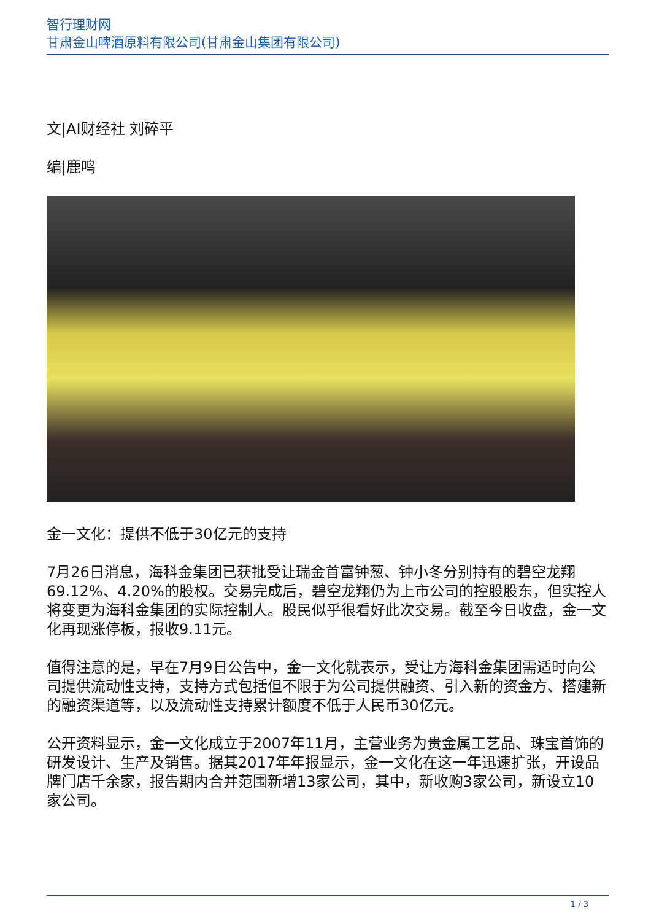智行理财网
甘肃金山啤酒原料有限公司(甘肃金山集团有限公司)
文|AI财经社 刘碎平
编|鹿鸣
金一文化：提供不低于30亿元的支持
7月26日消息，海科金集团已获批受让瑞金首富钟葱、钟小冬分别持有的碧空龙翔69.12%、4.20%的股权。交易完成后，碧空龙翔仍为上市公司的控股股东，但实控人将变更为海科金集团的实际控制人。股民似乎很看好此次交易。截至今日收盘，金一文化再现涨停板，报收9.11元。
值得注意的是，早在7月9日公告中，金一文化就表示，受让方海科金集团需适时向公司提供流动性支持，支持方式包括但不限于为公司提供融资、引入新的资金方、搭建新的融资渠道等，以及流动性支持累计额度不低于人民币30亿元。
公开资料显示，金一文化成立于2007年11月，主营业务为贵金属工艺品、珠宝首饰的研发设计、生产及销售。据其2017年年报显示，金一文化在这一年迅速扩张，开设品牌门店千余家，报告期内合并范围新增13家公司，其中，新收购3家公司，新设立10家公司。
1 / 3